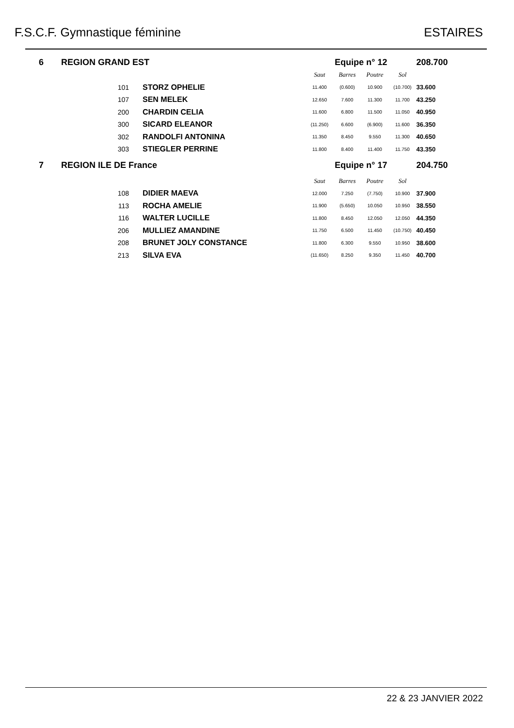F.S.C.F. Gymnastique féminine ESTAIRES
| 6 | REGION GRAND EST | | Equipe n° 12 | | | | 208.700 |
| | | | Saut | Barres | Poutre | Sol | |
| | 101 | STORZ OPHELIE | 11.400 | (0.600) | 10.900 | (10.700) | 33.600 |
| | 107 | SEN MELEK | 12.650 | 7.600 | 11.300 | 11.700 | 43.250 |
| | 200 | CHARDIN CELIA | 11.600 | 6.800 | 11.500 | 11.050 | 40.950 |
| | 300 | SICARD ELEANOR | (11.250) | 6.600 | (6.900) | 11.600 | 36.350 |
| | 302 | RANDOLFI ANTONINA | 11.350 | 8.450 | 9.550 | 11.300 | 40.650 |
| | 303 | STIEGLER PERRINE | 11.800 | 8.400 | 11.400 | 11.750 | 43.350 |
| 7 | REGION ILE DE France | | Equipe n° 17 | | | | 204.750 |
| | | | Saut | Barres | Poutre | Sol | |
| | 108 | DIDIER MAEVA | 12.000 | 7.250 | (7.750) | 10.900 | 37.900 |
| | 113 | ROCHA AMELIE | 11.900 | (5.650) | 10.050 | 10.950 | 38.550 |
| | 116 | WALTER LUCILLE | 11.800 | 8.450 | 12.050 | 12.050 | 44.350 |
| | 206 | MULLIEZ AMANDINE | 11.750 | 6.500 | 11.450 | (10.750) | 40.450 |
| | 208 | BRUNET JOLY CONSTANCE | 11.800 | 6.300 | 9.550 | 10.950 | 38.600 |
| | 213 | SILVA EVA | (11.650) | 8.250 | 9.350 | 11.450 | 40.700 |
22 & 23 JANVIER 2022